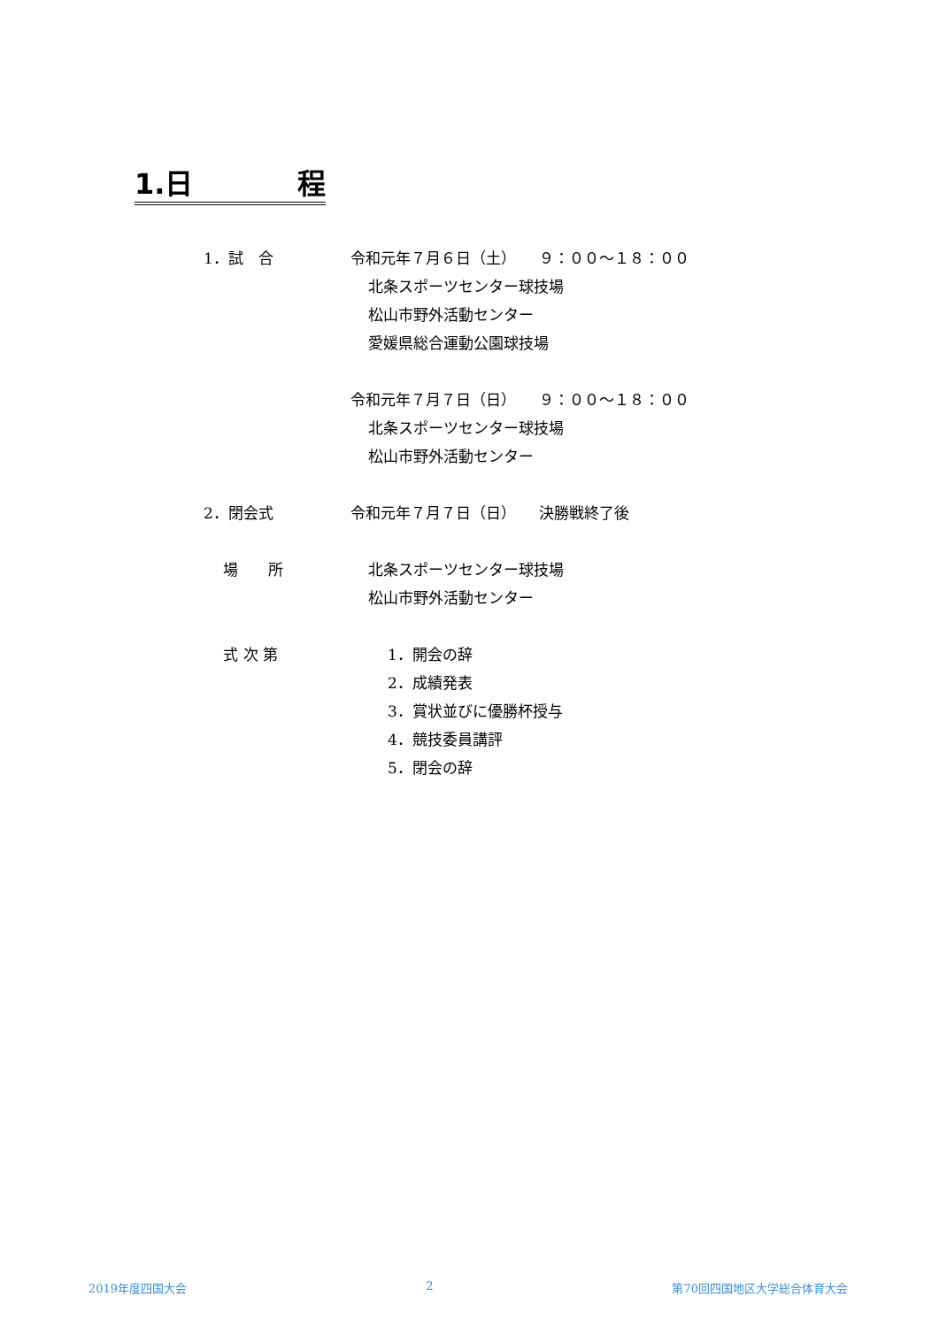1.日 程
1．試　合 令和元年７月６日（土）　　９：００～１８：００
北条スポーツセンター球技場
松山市野外活動センター
愛媛県総合運動公園球技場
令和元年７月７日（日）　　９：００～１８：００
北条スポーツセンター球技場
松山市野外活動センター
2．閉会式 令和元年７月７日（日）　　決勝戦終了後
　 場　　所 北条スポーツセンター球技場
松山市野外活動センター
　 式 次 第 1．開会の辞
2．成績発表
3．賞状並びに優勝杯授与
4．競技委員講評
5．閉会の辞
2019年度四国大会 2 第70回四国地区大学総合体育大会